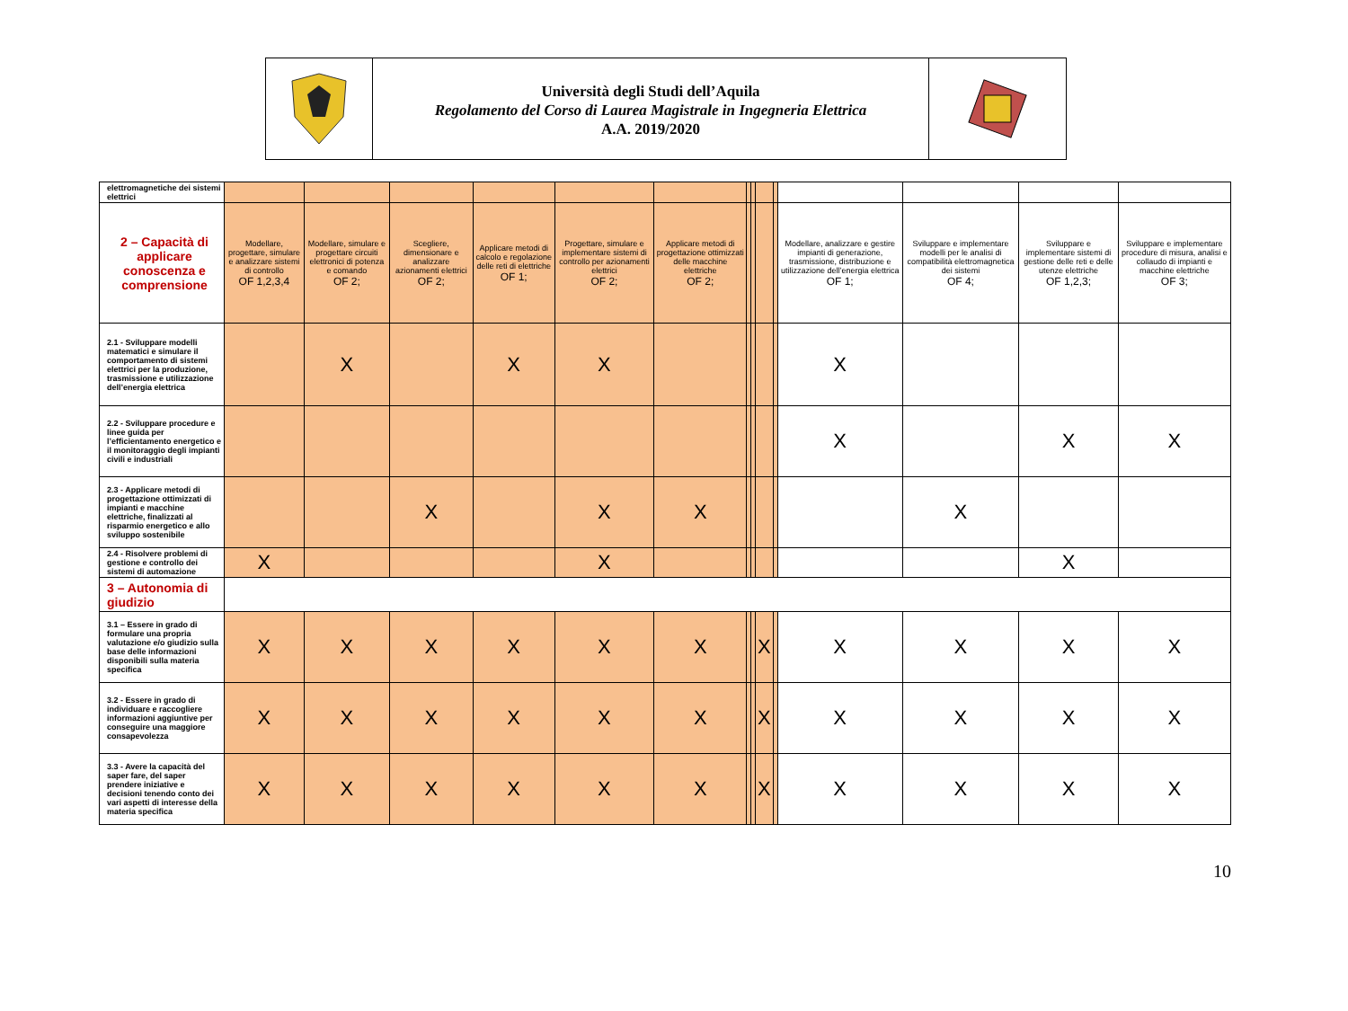Università degli Studi dell’Aquila
Regolamento del Corso di Laurea Magistrale in Ingegneria Elettrica
A.A. 2019/2020
| elettromagnetiche dei sistemi elettrici | | | | | | | | | | | | | | |
| 2 – Capacità di applicare conoscenza e comprensione | Modellare, progettare, simulare e analizzare sistemi di controllo OF 1,2,3,4 | Modellare, simulare e progettare circuiti elettronici di potenza e comando OF 2; | Scegliere, dimensionare e analizzare azionamenti elettrici OF 2; | Applicare metodi di calcolo e regolazione delle reti di elettriche OF 1; | Progettare, simulare e implementare sistemi di controllo per azionamenti elettrici OF 2; | Applicare metodi di progettazione ottimizzati delle macchine elettriche OF 2; | | | | | Modellare, analizzare e gestire impianti di generazione, trasmissione, distribuzione e utilizzazione dell’energia elettrica OF 1; | Sviluppare e implementare modelli per le analisi di compatibilità elettromagnetica dei sistemi OF 4; | Sviluppare e implementare sistemi di gestione delle reti e delle utenze elettriche OF 1,2,3; | Sviluppare e implementare procedure di misura, analisi e collaudo di impianti e macchine elettriche OF 3; |
| 2.1 - Sviluppare modelli matematici e simulare il comportamento di sistemi elettrici per la produzione, trasmissione e utilizzazione dell’energia elettrica | | X | | X | X | | | | | | X | | | |
| 2.2 - Sviluppare procedure e linee guida per l’efficientamento energetico e il monitoraggio degli impianti civili e industriali | | | | | | | | | | | X | | X | X |
| 2.3 - Applicare metodi di progettazione ottimizzati di impianti e macchine elettriche, finalizzati al risparmio energetico e allo sviluppo sostenibile | | | X | | X | X | | | | | | X | | |
| 2.4 - Risolvere problemi di gestione e controllo dei sistemi di automazione | X | | | | X | | | | | | | | X | |
| 3 – Autonomia di giudizio | | | | | | | | | | | | | | |
| 3.1 – Essere in grado di formulare una propria valutazione e/o giudizio sulla base delle informazioni disponibili sulla materia specifica | X | X | X | X | X | X | | | X | | X | X | X | X |
| 3.2 - Essere in grado di individuare e raccogliere informazioni aggiuntive per conseguire una maggiore consapevolezza | X | X | X | X | X | X | | | X | | X | X | X | X |
| 3.3 - Avere la capacità del saper fare, del saper prendere iniziative e decisioni tenendo conto dei vari aspetti di interesse della materia specifica | X | X | X | X | X | X | | | X | | X | X | X | X |
10